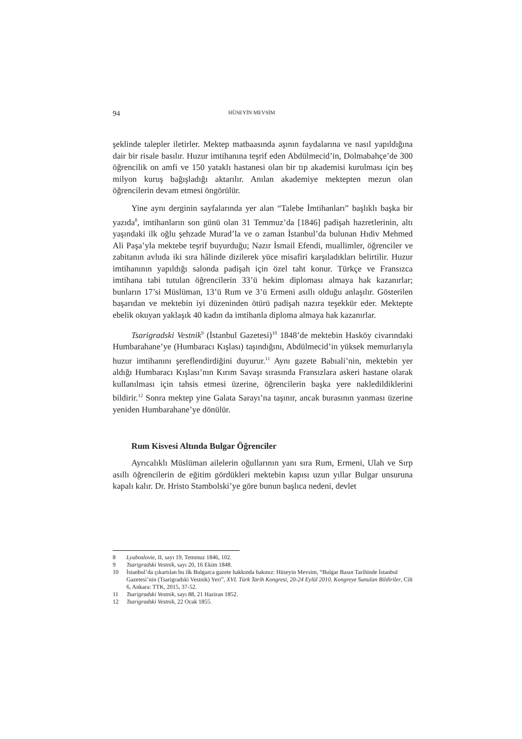94 HÜSEYİN MEVSİM
şeklinde talepler iletirler. Mektep matbaasında aşının faydalarına ve nasıl yapıldığına dair bir risale basılır. Huzur imtihanına teşrif eden Abdülmecid’in, Dolmabahçe’de 300 öğrencilik on amfi ve 150 yataklı hastanesi olan bir tıp akademisi kurulması için beş milyon kuruş bağışladığı aktarılır. Anılan akademiye mektepten mezun olan öğrencilerin devam etmesi öngörülür.
Yine aynı derginin sayfalarında yer alan “Talebe İmtihanları” başlıklı başka bir yazıda<sup>8</sup>, imtihanların son günü olan 31 Temmuz’da [1846] padişah hazretlerinin, altı yaşındaki ilk oğlu şehzade Murad’la ve o zaman İstanbul’da bulunan Hıdiv Mehmed Ali Paşa’yla mektebe teşrif buyurduğu; Nazır İsmail Efendi, muallimler, öğrenciler ve zabitanın avluda iki sıra hâlinde dizilerek yüce misafiri karşıladıkları belirtilir. Huzur imtihanının yapıldığı salonda padişah için özel taht konur. Türkçe ve Fransızca imtihana tabi tutulan öğrencilerin 33’ü hekim diploması almaya hak kazanırlar; bunların 17’si Müslüman, 13’ü Rum ve 3’ü Ermeni asıllı olduğu anlaşılır. Gösterilen başarıdan ve mektebin iyi düzeninden ötürü padişah nazıra teşekkür eder. Mektepte ebelik okuyan yaklaşık 40 kadın da imtihanla diploma almaya hak kazanırlar.
Tsarigradski Vestnik<sup>9</sup> (İstanbul Gazetesi)<sup>10</sup> 1848’de mektebin Hasköy civarındaki Humbarahane’ye (Humbaracı Kışlası) taşındığını, Abdülmecid’in yüksek memurlarıyla huzur imtihanını şereflendirdiğini duyurur.<sup>11</sup> Aynı gazete Babıali’nin, mektebin yer aldığı Humbaracı Kışlası’nın Kırım Savaşı sırasında Fransızlara askeri hastane olarak kullanılması için tahsis etmesi üzerine, öğrencilerin başka yere nakledildiklerini bildirir.<sup>12</sup> Sonra mektep yine Galata Sarayı’na taşınır, ancak burasının yanması üzerine yeniden Humbarahane’ye dönülür.
Rum Kisvesi Altında Bulgar Öğrenciler
Ayrıcalıklı Müslüman ailelerin oğullarının yanı sıra Rum, Ermeni, Ulah ve Sırp asıllı öğrencilerin de eğitim gördükleri mektebin kapısı uzun yıllar Bulgar unsuruna kapalı kalır. Dr. Hristo Stambolski’ye göre bunun başlıca nedeni, devlet
8 Lyuboslovie, II, sayı 19, Temmuz 1846, 102.
9 Tsarigradski Vestnik, sayı 20, 16 Ekim 1848.
10 İstanbul’da çıkartılan bu ilk Bulgarca gazete hakkında bakınız: Hüseyin Mevsim, “Bulgar Basın Tarihinde İstanbul Gazetesi’nin (Tsarigradski Vestnik) Yeri”, XVI. Türk Tarih Kongresi, 20-24 Eylül 2010, Kongreye Sunulan Bildiriler, Cilt 6, Ankara: TTK, 2015, 37-52.
11 Tsarigradski Vestnik, sayı 88, 21 Haziran 1852.
12 Tsarigradski Vestnik, 22 Ocak 1855.